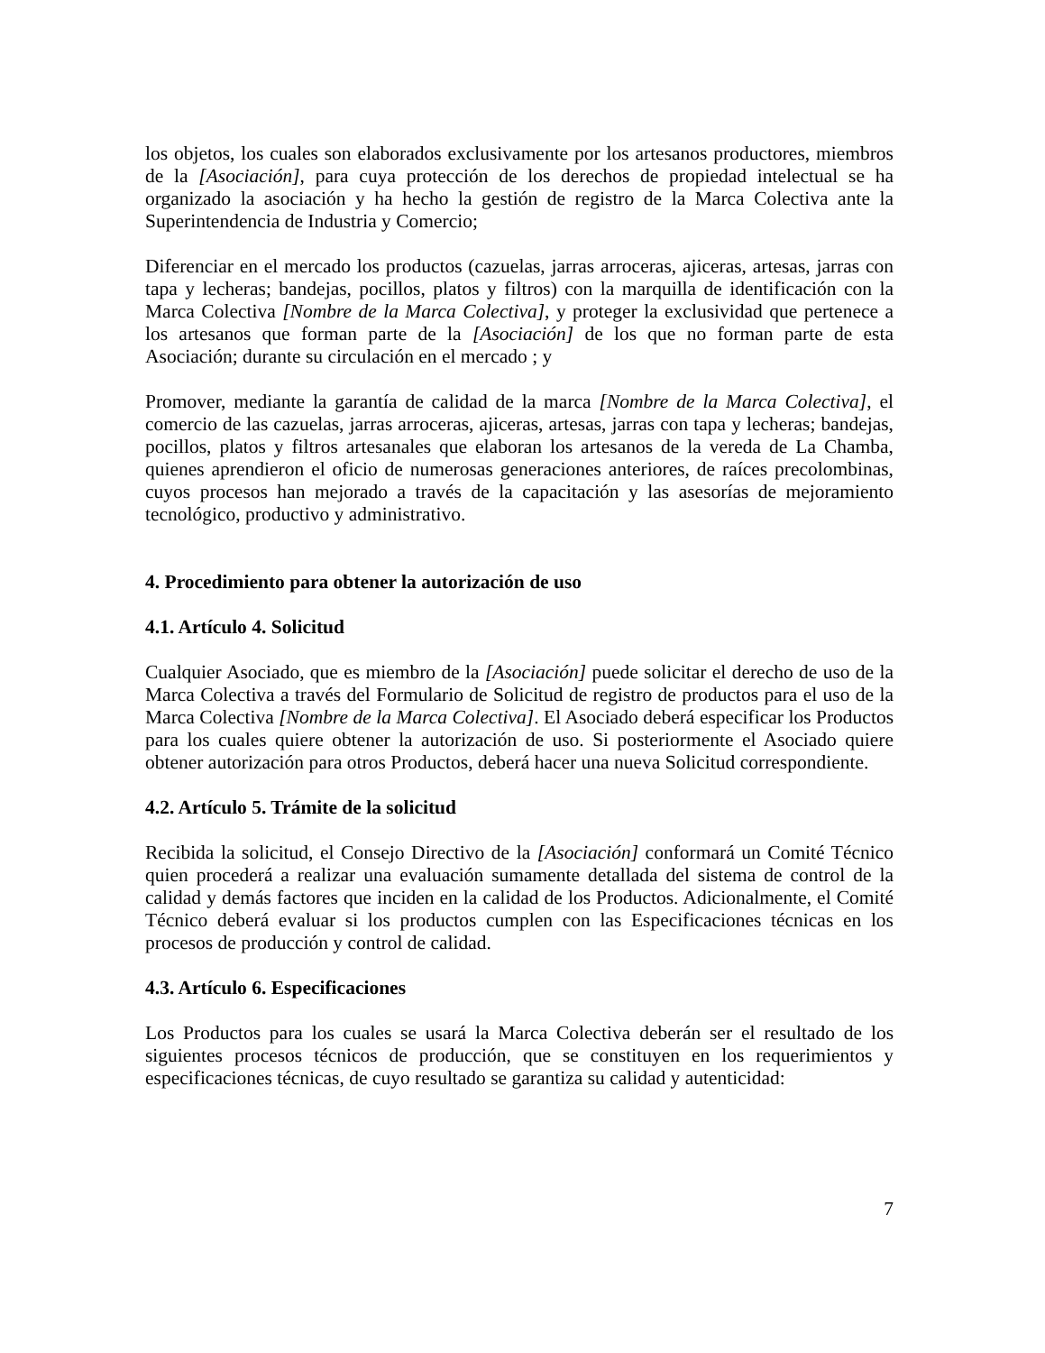los objetos, los cuales son elaborados exclusivamente por los artesanos productores, miembros de la [Asociación], para cuya protección de los derechos de propiedad intelectual se ha organizado la asociación y ha hecho la gestión de registro de la Marca Colectiva ante la Superintendencia de Industria y Comercio;
Diferenciar en el mercado los productos (cazuelas, jarras arroceras, ajiceras, artesas, jarras con tapa y lecheras; bandejas, pocillos, platos y filtros) con la marquilla de identificación con la Marca Colectiva [Nombre de la Marca Colectiva], y proteger la exclusividad que pertenece a los artesanos que forman parte de la [Asociación] de los que no forman parte de esta Asociación; durante su circulación en el mercado ; y
Promover, mediante la garantía de calidad de la marca [Nombre de la Marca Colectiva], el comercio de las cazuelas, jarras arroceras, ajiceras, artesas, jarras con tapa y lecheras; bandejas, pocillos, platos y filtros artesanales que elaboran los artesanos de la vereda de La Chamba, quienes aprendieron el oficio de numerosas generaciones anteriores, de raíces precolombinas, cuyos procesos han mejorado a través de la capacitación y las asesorías de mejoramiento tecnológico, productivo y administrativo.
4. Procedimiento para obtener la autorización de uso
4.1. Artículo 4. Solicitud
Cualquier Asociado, que es miembro de la [Asociación] puede solicitar el derecho de uso de la Marca Colectiva a través del Formulario de Solicitud de registro de productos para el uso de la Marca Colectiva [Nombre de la Marca Colectiva]. El Asociado deberá especificar los Productos para los cuales quiere obtener la autorización de uso. Si posteriormente el Asociado quiere obtener autorización para otros Productos, deberá hacer una nueva Solicitud correspondiente.
4.2. Artículo 5. Trámite de la solicitud
Recibida la solicitud, el Consejo Directivo de la [Asociación] conformará un Comité Técnico quien procederá a realizar una evaluación sumamente detallada del sistema de control de la calidad y demás factores que inciden en la calidad de los Productos. Adicionalmente, el Comité Técnico deberá evaluar si los productos cumplen con las Especificaciones técnicas en los procesos de producción y control de calidad.
4.3. Artículo 6. Especificaciones
Los Productos para los cuales se usará la Marca Colectiva deberán ser el resultado de los siguientes procesos técnicos de producción, que se constituyen en los requerimientos y especificaciones técnicas, de cuyo resultado se garantiza su calidad y autenticidad:
7